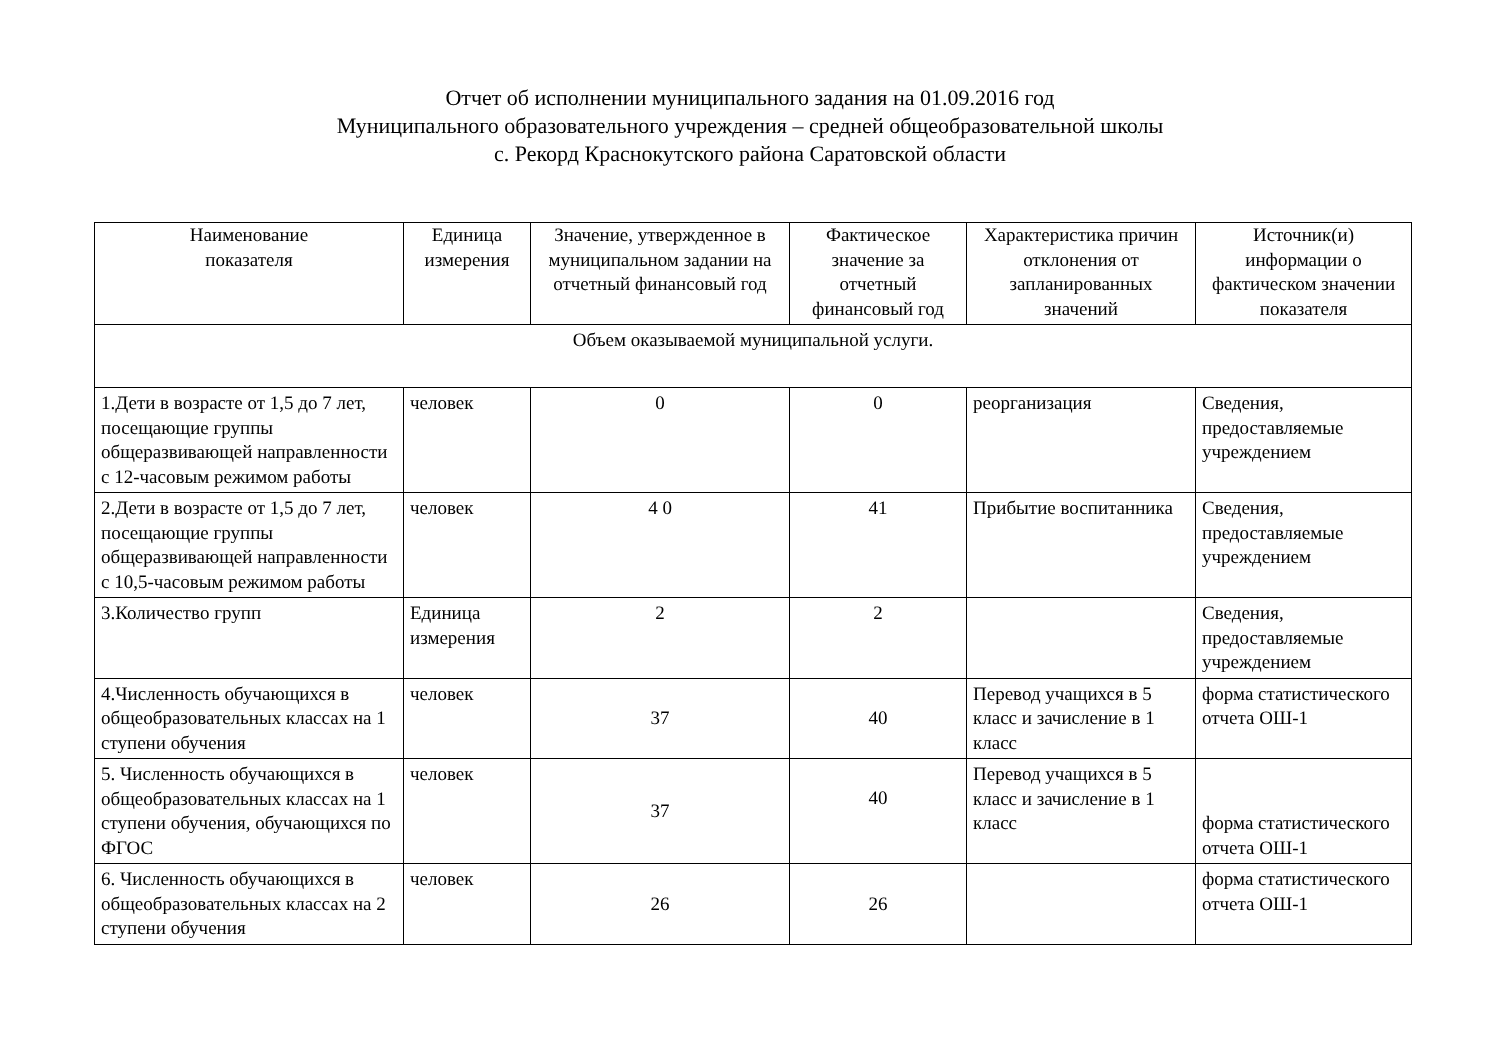Отчет об исполнении муниципального задания на 01.09.2016 год
Муниципального образовательного учреждения – средней общеобразовательной школы
с. Рекорд Краснокутского района Саратовской области
| Наименование показателя | Единица измерения | Значение, утвержденное в муниципальном задании на отчетный финансовый год | Фактическое значение за отчетный финансовый год | Характеристика причин отклонения от запланированных значений | Источник(и) информации о фактическом значении показателя |
| --- | --- | --- | --- | --- | --- |
| Объем оказываемой муниципальной услуги. | | | | | |
| 1.Дети в возрасте от 1,5 до 7 лет, посещающие группы общеразвивающей направленности с 12-часовым режимом работы | человек | 0 | 0 | реорганизация | Сведения, предоставляемые учреждением |
| 2.Дети в возрасте от 1,5 до 7 лет, посещающие группы общеразвивающей направленности с 10,5-часовым режимом работы | человек | 4 0 | 41 | Прибытие воспитанника | Сведения, предоставляемые учреждением |
| 3.Количество групп | Единица измерения | 2 | 2 | | Сведения, предоставляемые учреждением |
| 4.Численность обучающихся в общеобразовательных классах на 1 ступени обучения | человек | 37 | 40 | Перевод учащихся в 5 класс и зачисление в 1 класс | форма статистического отчета ОШ-1 |
| 5. Численность обучающихся в общеобразовательных классах на 1 ступени обучения, обучающихся по ФГОС | человек | 37 | 40 | Перевод учащихся в 5 класс и зачисление в 1 класс | форма статистического отчета ОШ-1 |
| 6. Численность обучающихся в общеобразовательных классах на 2 ступени обучения | человек | 26 | 26 | | форма статистического отчета ОШ-1 |